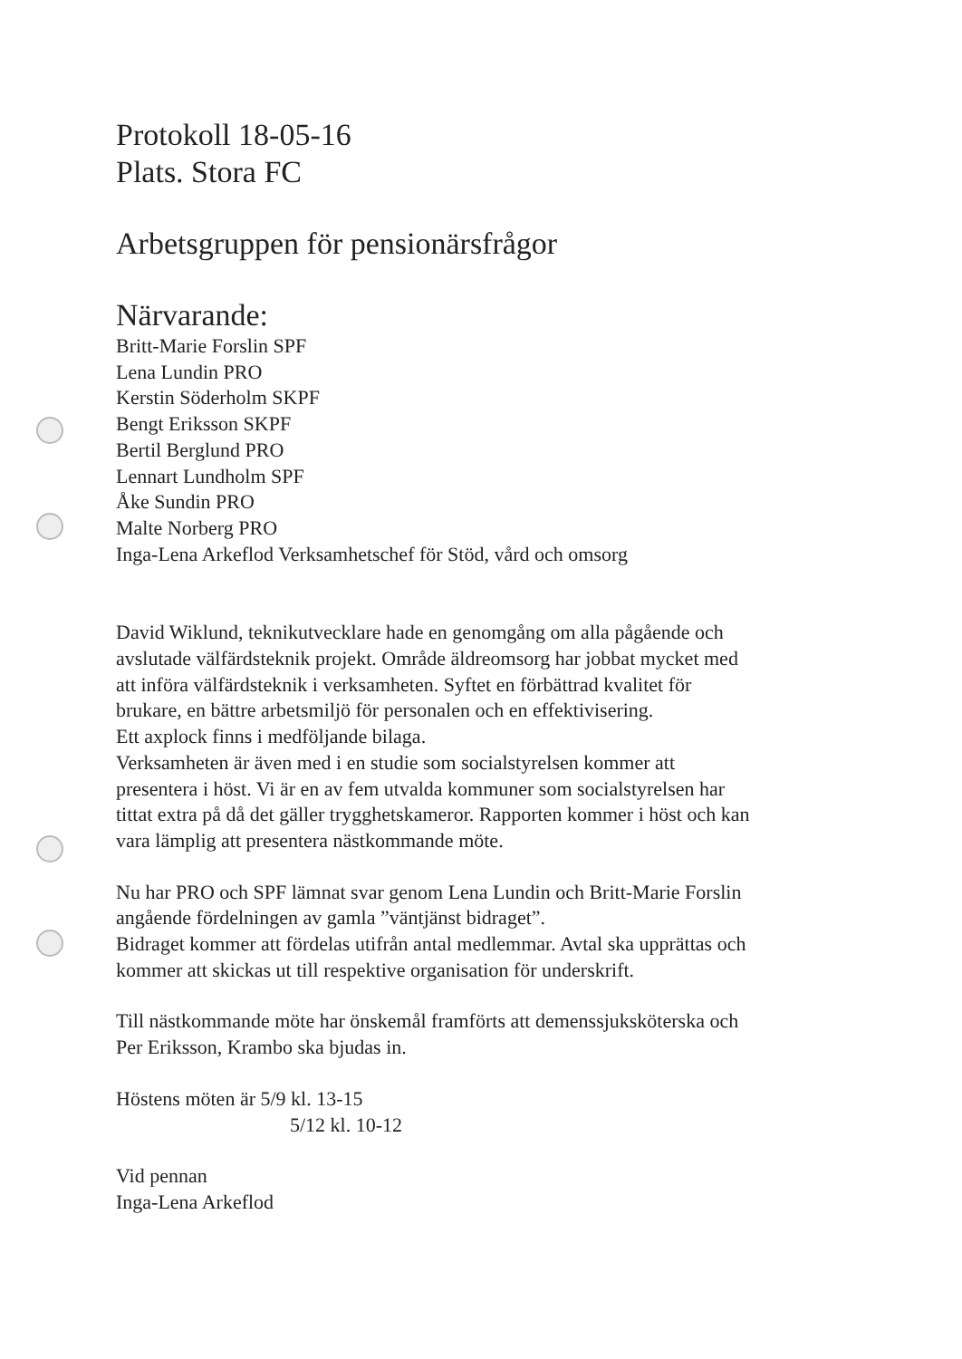Protokoll 18-05-16
Plats. Stora FC
Arbetsgruppen för pensionärsfrågor
Närvarande:
Britt-Marie Forslin SPF
Lena Lundin PRO
Kerstin Söderholm SKPF
Bengt Eriksson SKPF
Bertil Berglund PRO
Lennart Lundholm SPF
Åke Sundin PRO
Malte Norberg PRO
Inga-Lena Arkeflod Verksamhetschef för Stöd, vård och omsorg
David Wiklund, teknikutvecklare hade en genomgång om alla pågående och
avslutade välfärdsteknik projekt. Område äldreomsorg har jobbat mycket med
att införa välfärdsteknik i verksamheten. Syftet en förbättrad kvalitet för
brukare, en bättre arbetsmiljö för personalen och en effektivisering.
Ett axplock finns i medföljande bilaga.
Verksamheten är även med i en studie som socialstyrelsen kommer att
presentera i höst. Vi är en av fem utvalda kommuner som socialstyrelsen har
tittat extra på då det gäller trygghetskameror. Rapporten kommer i höst och kan
vara lämplig att presentera nästkommande möte.
Nu har PRO och SPF lämnat svar genom Lena Lundin och Britt-Marie Forslin
angående fördelningen av gamla ”väntjänst bidraget”.
Bidraget kommer att fördelas utifrån antal medlemmar. Avtal ska upprättas och
kommer att skickas ut till respektive organisation för underskrift.
Till nästkommande möte har önskemål framförts att demenssjuksköterska och
Per Eriksson, Krambo ska bjudas in.
Höstens möten är 5/9 kl. 13-15
5/12 kl. 10-12
Vid pennan
Inga-Lena Arkeflod